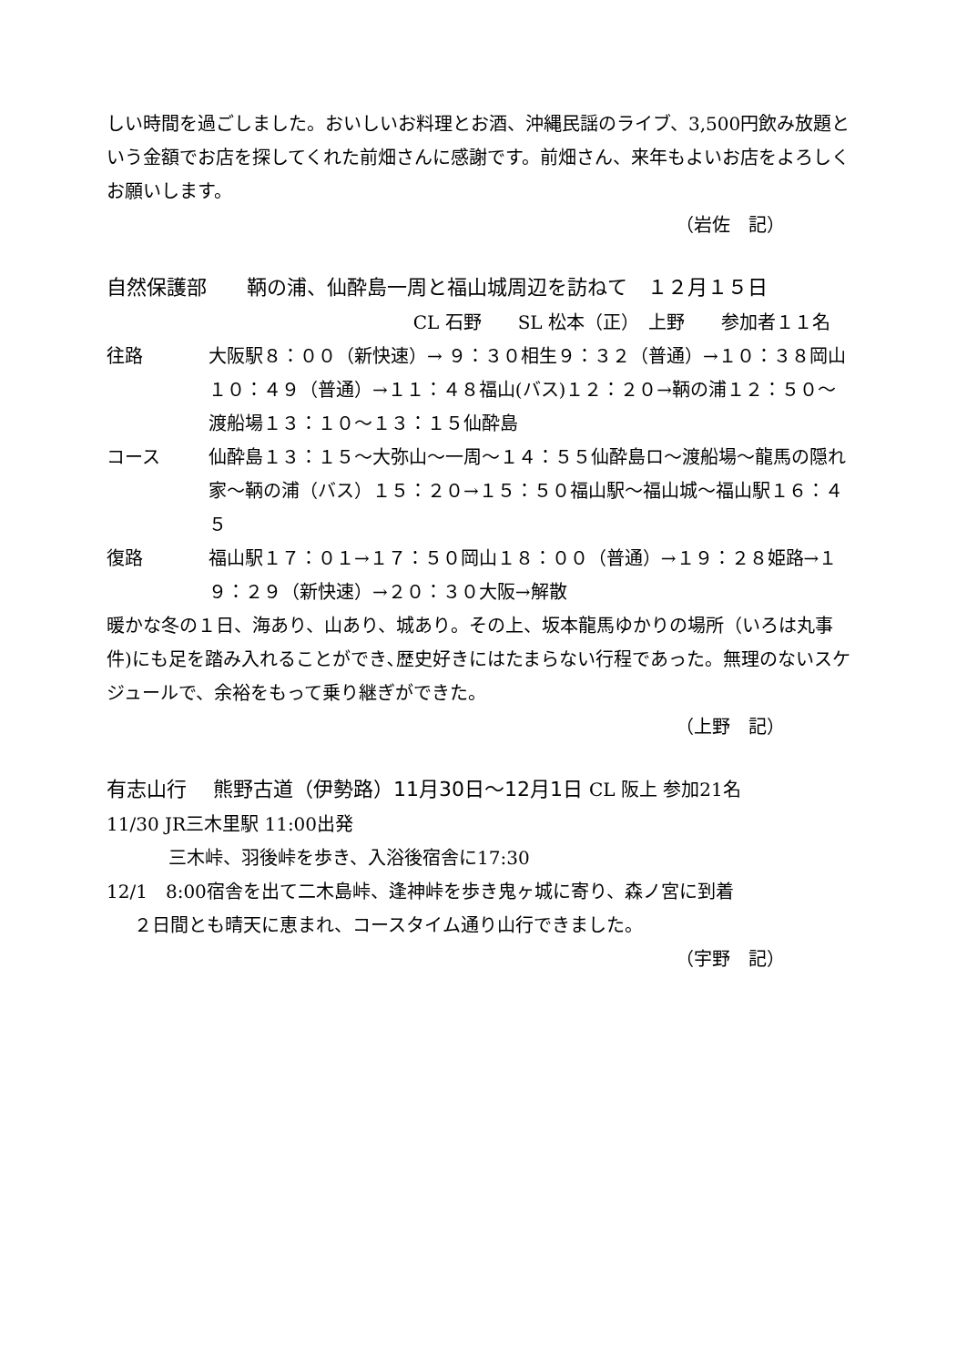しい時間を過ごしました。おいしいお料理とお酒、沖縄民謡のライブ、3,500円飲み放題という金額でお店を探してくれた前畑さんに感謝です。前畑さん、来年もよいお店をよろしくお願いします。
（岩佐　記）
自然保護部　　鞆の浦、仙酔島一周と福山城周辺を訪ねて　１２月１５日
CL 石野　　SL 松本（正）　上野　　参加者１１名
往路 大阪駅８：００（新快速）→ ９：３０相生９：３２（普通）→１０：３８岡山１０：４９（普通）→１１：４８福山(バス)１２：２０→鞆の浦１２：５０～渡船場１３：１０～１３：１５仙酔島
コース 仙酔島１３：１５～大弥山～一周～１４：５５仙酔島ロ～渡船場～龍馬の隠れ家～鞆の浦（バス）１５：２０→１５：５０福山駅～福山城～福山駅１６：４５
復路 福山駅１７：０１→１７：５０岡山１８：００（普通）→１９：２８姫路→１９：２９（新快速）→２０：３０大阪→解散
暖かな冬の１日、海あり、山あり、城あり。その上、坂本龍馬ゆかりの場所（いろは丸事件)にも足を踏み入れることができ､歴史好きにはたまらない行程であった。無理のないスケジュールで、余裕をもって乗り継ぎができた。
（上野　記）
有志山行　 熊野古道（伊勢路）11月30日～12月1日 CL 阪上 参加21名
11/30 JR三木里駅 11:00出発
三木峠、羽後峠を歩き、入浴後宿舎に17:30
12/1　8:00宿舎を出て二木島峠、逢神峠を歩き鬼ヶ城に寄り、森ノ宮に到着
２日間とも晴天に恵まれ、コースタイム通り山行できました。
（宇野　記）